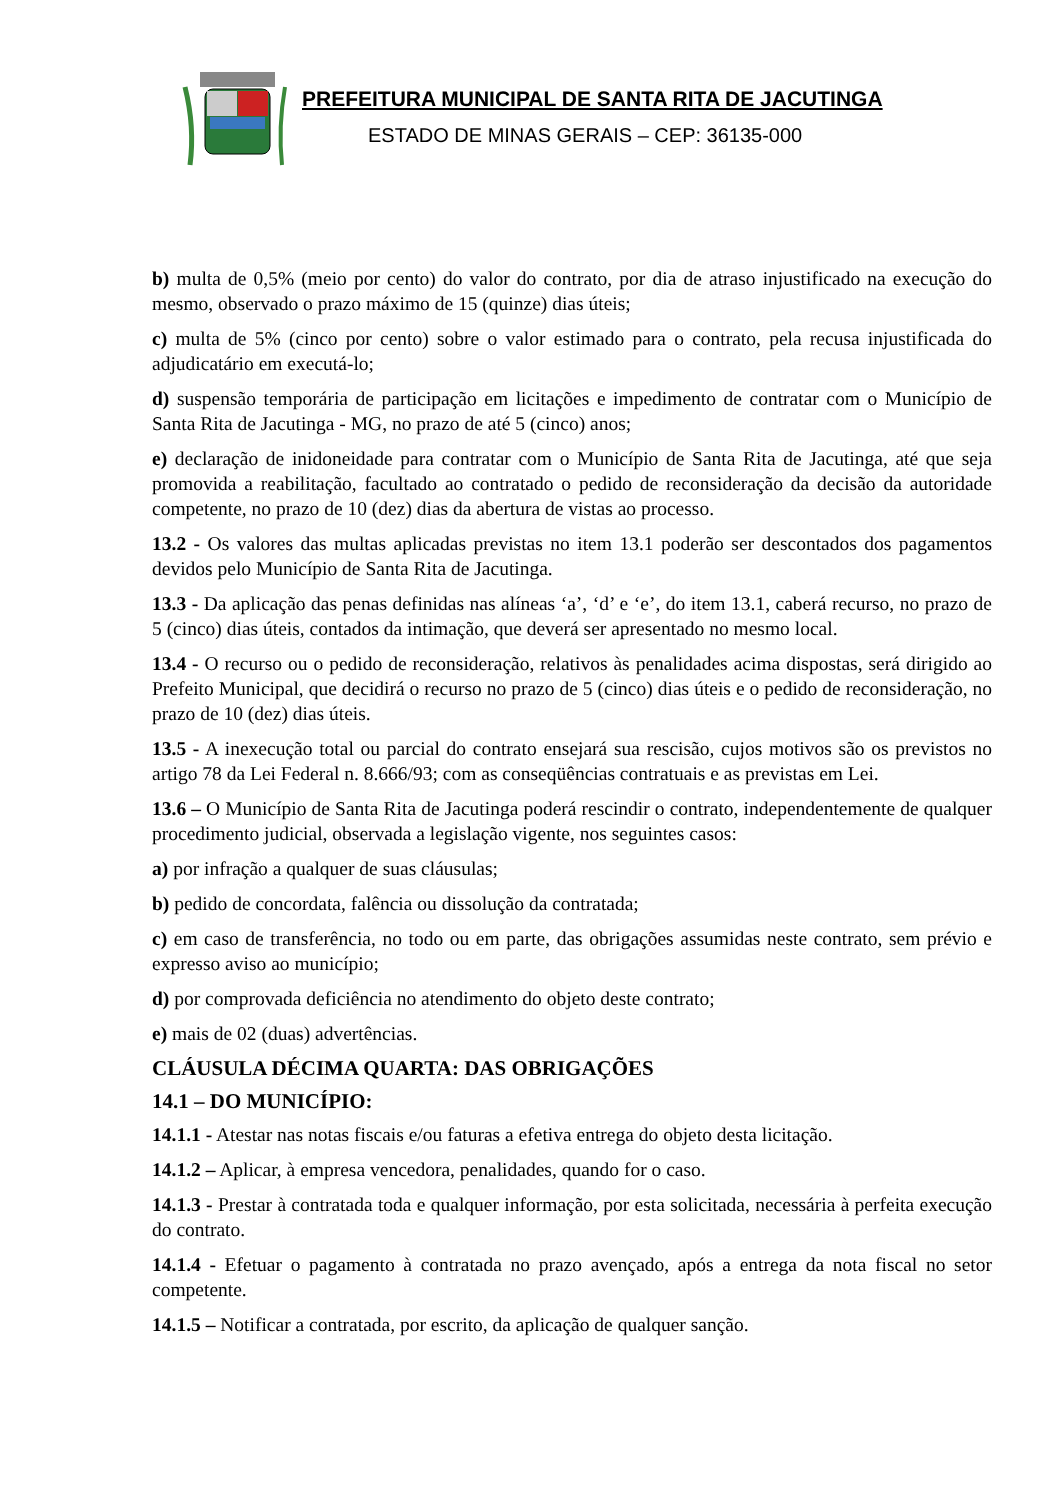PREFEITURA MUNICIPAL DE SANTA RITA DE JACUTINGA
ESTADO DE MINAS GERAIS – CEP: 36135-000
b) multa de 0,5% (meio por cento) do valor do contrato, por dia de atraso injustificado na execução do mesmo, observado o prazo máximo de 15 (quinze) dias úteis;
c) multa de 5% (cinco por cento) sobre o valor estimado para o contrato, pela recusa injustificada do adjudicatário em executá-lo;
d) suspensão temporária de participação em licitações e impedimento de contratar com o Município de Santa Rita de Jacutinga - MG, no prazo de até 5 (cinco) anos;
e) declaração de inidoneidade para contratar com o Município de Santa Rita de Jacutinga, até que seja promovida a reabilitação, facultado ao contratado o pedido de reconsideração da decisão da autoridade competente, no prazo de 10 (dez) dias da abertura de vistas ao processo.
13.2 - Os valores das multas aplicadas previstas no item 13.1 poderão ser descontados dos pagamentos devidos pelo Município de Santa Rita de Jacutinga.
13.3 - Da aplicação das penas definidas nas alíneas ‘a’, ‘d’ e ‘e’, do item 13.1, caberá recurso, no prazo de 5 (cinco) dias úteis, contados da intimação, que deverá ser apresentado no mesmo local.
13.4 - O recurso ou o pedido de reconsideração, relativos às penalidades acima dispostas, será dirigido ao Prefeito Municipal, que decidirá o recurso no prazo de 5 (cinco) dias úteis e o pedido de reconsideração, no prazo de 10 (dez) dias úteis.
13.5 - A inexecução total ou parcial do contrato ensejará sua rescisão, cujos motivos são os previstos no artigo 78 da Lei Federal n. 8.666/93; com as conseqüências contratuais e as previstas em Lei.
13.6 – O Município de Santa Rita de Jacutinga poderá rescindir o contrato, independentemente de qualquer procedimento judicial, observada a legislação vigente, nos seguintes casos:
a) por infração a qualquer de suas cláusulas;
b) pedido de concordata, falência ou dissolução da contratada;
c) em caso de transferência, no todo ou em parte, das obrigações assumidas neste contrato, sem prévio e expresso aviso ao município;
d) por comprovada deficiência no atendimento do objeto deste contrato;
e) mais de 02 (duas) advertências.
CLÁUSULA DÉCIMA QUARTA: DAS OBRIGAÇÕES
14.1 – DO MUNICÍPIO:
14.1.1 - Atestar nas notas fiscais e/ou faturas a efetiva entrega do objeto desta licitação.
14.1.2 – Aplicar, à empresa vencedora, penalidades, quando for o caso.
14.1.3 - Prestar à contratada toda e qualquer informação, por esta solicitada, necessária à perfeita execução do contrato.
14.1.4 - Efetuar o pagamento à contratada no prazo avençado, após a entrega da nota fiscal no setor competente.
14.1.5 – Notificar a contratada, por escrito, da aplicação de qualquer sanção.